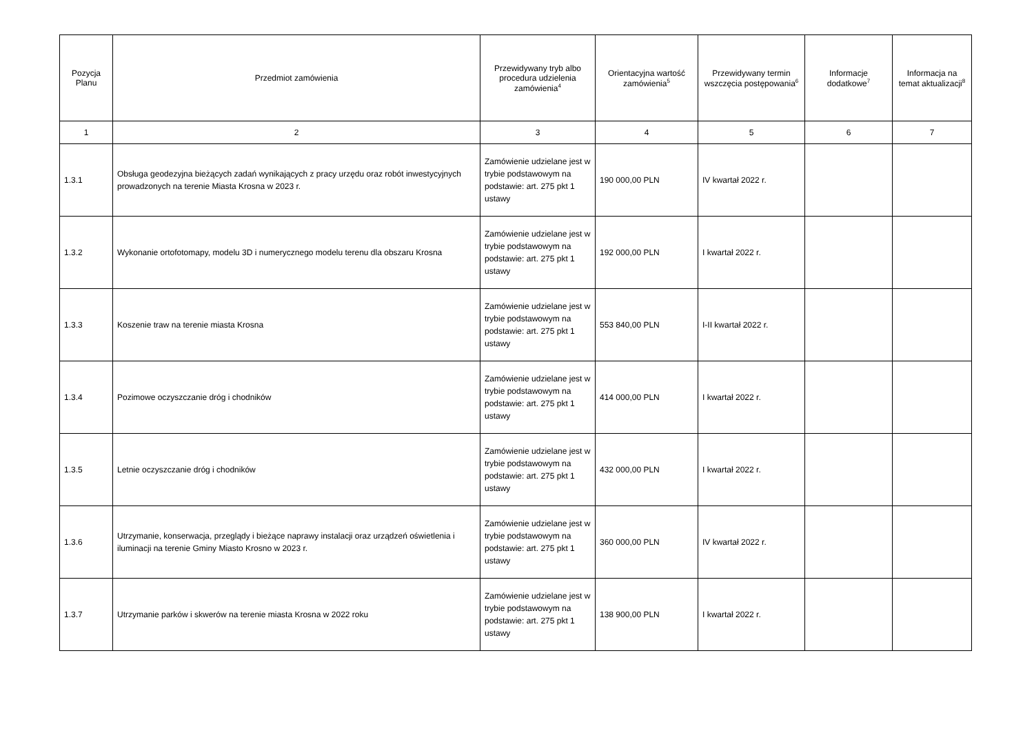| Pozycja Planu | Przedmiot zamówienia | Przewidywany tryb albo procedura udzielenia zamówienia<sup>4</sup> | Orientacyjna wartość zamówienia<sup>5</sup> | Przewidywany termin wszczęcia postępowania<sup>6</sup> | Informacje dodatkowe<sup>7</sup> | Informacja na temat aktualizacji<sup>8</sup> |
| --- | --- | --- | --- | --- | --- | --- |
| 1 | 2 | 3 | 4 | 5 | 6 | 7 |
| 1.3.1 | Obsługa geodezyjna bieżących zadań wynikających z pracy urzędu oraz robót inwestycyjnych prowadzonych na terenie Miasta Krosna w 2023 r. | Zamówienie udzielane jest w trybie podstawowym na podstawie: art. 275 pkt 1 ustawy | 190 000,00 PLN | IV kwartał 2022 r. | | |
| 1.3.2 | Wykonanie ortofotomapy, modelu 3D i numerycznego modelu terenu dla obszaru Krosna | Zamówienie udzielane jest w trybie podstawowym na podstawie: art. 275 pkt 1 ustawy | 192 000,00 PLN | I kwartał 2022 r. | | |
| 1.3.3 | Koszenie traw na terenie miasta Krosna | Zamówienie udzielane jest w trybie podstawowym na podstawie: art. 275 pkt 1 ustawy | 553 840,00 PLN | I-II kwartał 2022 r. | | |
| 1.3.4 | Pozimowe oczyszczanie dróg i chodników | Zamówienie udzielane jest w trybie podstawowym na podstawie: art. 275 pkt 1 ustawy | 414 000,00 PLN | I kwartał 2022 r. | | |
| 1.3.5 | Letnie oczyszczanie dróg i chodników | Zamówienie udzielane jest w trybie podstawowym na podstawie: art. 275 pkt 1 ustawy | 432 000,00 PLN | I kwartał 2022 r. | | |
| 1.3.6 | Utrzymanie, konserwacja, przeglądy i bieżące naprawy instalacji oraz urządzeń oświetlenia i iluminacji na terenie Gminy Miasto Krosno w 2023 r. | Zamówienie udzielane jest w trybie podstawowym na podstawie: art. 275 pkt 1 ustawy | 360 000,00 PLN | IV kwartał 2022 r. | | |
| 1.3.7 | Utrzymanie parków i skwerów na terenie miasta Krosna w 2022 roku | Zamówienie udzielane jest w trybie podstawowym na podstawie: art. 275 pkt 1 ustawy | 138 900,00 PLN | I kwartał 2022 r. | | |